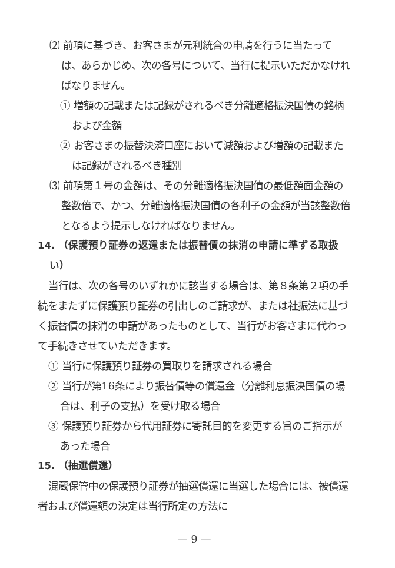⑵ 前項に基づき、お客さまが元利統合の申請を行うに当たっては、あらかじめ、次の各号について、当行に提示いただかなければなりません。
① 増額の記載または記録がされるべき分離適格振決国債の銘柄および金額
② お客さまの振替決済口座において減額および増額の記載または記録がされるべき種別
⑶ 前項第１号の金額は、その分離適格振決国債の最低額面金額の整数倍で、かつ、分離適格振決国債の各利子の金額が当該整数倍となるよう提示しなければなりません。
14. （保護預り証券の返還または振替債の抹消の申請に準ずる取扱い）
当行は、次の各号のいずれかに該当する場合は、第８条第２項の手続をまたずに保護預り証券の引出しのご請求が、または社振法に基づく振替債の抹消の申請があったものとして、当行がお客さまに代わって手続きさせていただきます。
① 当行に保護預り証券の買取りを請求される場合
② 当行が第16条により振替債等の償還金（分離利息振決国債の場合は、利子の支払）を受け取る場合
③ 保護預り証券から代用証券に寄託目的を変更する旨のご指示があった場合
15. （抽選償還）
混蔵保管中の保護預り証券が抽選償還に当選した場合には、被償還者および償還額の決定は当行所定の方法に
— 9 —